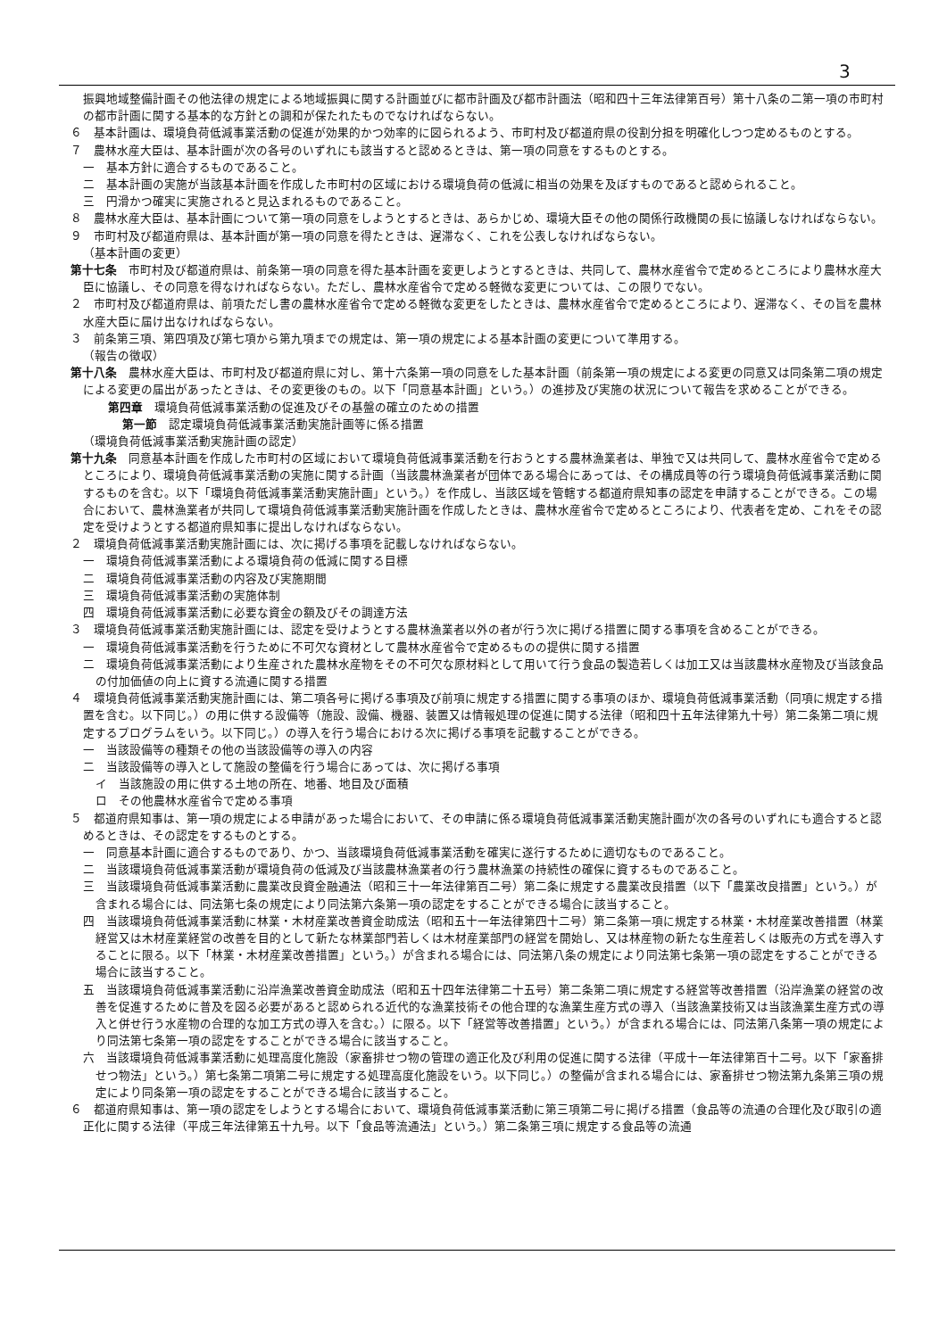3
振興地域整備計画その他法律の規定による地域振興に関する計画並びに都市計画及び都市計画法（昭和四十三年法律第百号）第十八条の二第一項の市町村の都市計画に関する基本的な方針との調和が保たれたものでなければならない。
６　基本計画は、環境負荷低減事業活動の促進が効果的かつ効率的に図られるよう、市町村及び都道府県の役割分担を明確化しつつ定めるものとする。
７　農林水産大臣は、基本計画が次の各号のいずれにも該当すると認めるときは、第一項の同意をするものとする。
一　基本方針に適合するものであること。
二　基本計画の実施が当該基本計画を作成した市町村の区域における環境負荷の低減に相当の効果を及ぼすものであると認められること。
三　円滑かつ確実に実施されると見込まれるものであること。
８　農林水産大臣は、基本計画について第一項の同意をしようとするときは、あらかじめ、環境大臣その他の関係行政機関の長に協議しなければならない。
９　市町村及び都道府県は、基本計画が第一項の同意を得たときは、遅滞なく、これを公表しなければならない。
（基本計画の変更）
第十七条　市町村及び都道府県は、前条第一項の同意を得た基本計画を変更しようとするときは、共同して、農林水産省令で定めるところにより農林水産大臣に協議し、その同意を得なければならない。ただし、農林水産省令で定める軽微な変更については、この限りでない。
２　市町村及び都道府県は、前項ただし書の農林水産省令で定める軽微な変更をしたときは、農林水産省令で定めるところにより、遅滞なく、その旨を農林水産大臣に届け出なければならない。
３　前条第三項、第四項及び第七項から第九項までの規定は、第一項の規定による基本計画の変更について準用する。
（報告の徴収）
第十八条　農林水産大臣は、市町村及び都道府県に対し、第十六条第一項の同意をした基本計画（前条第一項の規定による変更の同意又は同条第二項の規定による変更の届出があったときは、その変更後のもの。以下「同意基本計画」という。）の進捗及び実施の状況について報告を求めることができる。
第四章　環境負荷低減事業活動の促進及びその基盤の確立のための措置
第一節　認定環境負荷低減事業活動実施計画等に係る措置
（環境負荷低減事業活動実施計画の認定）
第十九条　同意基本計画を作成した市町村の区域において環境負荷低減事業活動を行おうとする農林漁業者は、単独で又は共同して、農林水産省令で定めるところにより、環境負荷低減事業活動の実施に関する計画（当該農林漁業者が団体である場合にあっては、その構成員等の行う環境負荷低減事業活動に関するものを含む。以下「環境負荷低減事業活動実施計画」という。）を作成し、当該区域を管轄する都道府県知事の認定を申請することができる。この場合において、農林漁業者が共同して環境負荷低減事業活動実施計画を作成したときは、農林水産省令で定めるところにより、代表者を定め、これをその認定を受けようとする都道府県知事に提出しなければならない。
２　環境負荷低減事業活動実施計画には、次に掲げる事項を記載しなければならない。
一　環境負荷低減事業活動による環境負荷の低減に関する目標
二　環境負荷低減事業活動の内容及び実施期間
三　環境負荷低減事業活動の実施体制
四　環境負荷低減事業活動に必要な資金の額及びその調達方法
３　環境負荷低減事業活動実施計画には、認定を受けようとする農林漁業者以外の者が行う次に掲げる措置に関する事項を含めることができる。
一　環境負荷低減事業活動を行うために不可欠な資材として農林水産省令で定めるものの提供に関する措置
二　環境負荷低減事業活動により生産された農林水産物をその不可欠な原材料として用いて行う食品の製造若しくは加工又は当該農林水産物及び当該食品の付加価値の向上に資する流通に関する措置
４　環境負荷低減事業活動実施計画には、第二項各号に掲げる事項及び前項に規定する措置に関する事項のほか、環境負荷低減事業活動（同項に規定する措置を含む。以下同じ。）の用に供する設備等（施設、設備、機器、装置又は情報処理の促進に関する法律（昭和四十五年法律第九十号）第二条第二項に規定するプログラムをいう。以下同じ。）の導入を行う場合における次に掲げる事項を記載することができる。
一　当該設備等の種類その他の当該設備等の導入の内容
二　当該設備等の導入として施設の整備を行う場合にあっては、次に掲げる事項
イ　当該施設の用に供する土地の所在、地番、地目及び面積
ロ　その他農林水産省令で定める事項
５　都道府県知事は、第一項の規定による申請があった場合において、その申請に係る環境負荷低減事業活動実施計画が次の各号のいずれにも適合すると認めるときは、その認定をするものとする。
一　同意基本計画に適合するものであり、かつ、当該環境負荷低減事業活動を確実に遂行するために適切なものであること。
二　当該環境負荷低減事業活動が環境負荷の低減及び当該農林漁業者の行う農林漁業の持続性の確保に資するものであること。
三　当該環境負荷低減事業活動に農業改良資金融通法（昭和三十一年法律第百二号）第二条に規定する農業改良措置（以下「農業改良措置」という。）が含まれる場合には、同法第七条の規定により同法第六条第一項の認定をすることができる場合に該当すること。
四　当該環境負荷低減事業活動に林業・木材産業改善資金助成法（昭和五十一年法律第四十二号）第二条第一項に規定する林業・木材産業改善措置（林業経営又は木材産業経営の改善を目的として新たな林業部門若しくは木材産業部門の経営を開始し、又は林産物の新たな生産若しくは販売の方式を導入することに限る。以下「林業・木材産業改善措置」という。）が含まれる場合には、同法第八条の規定により同法第七条第一項の認定をすることができる場合に該当すること。
五　当該環境負荷低減事業活動に沿岸漁業改善資金助成法（昭和五十四年法律第二十五号）第二条第二項に規定する経営等改善措置（沿岸漁業の経営の改善を促進するために普及を図る必要があると認められる近代的な漁業技術その他合理的な漁業生産方式の導入（当該漁業技術又は当該漁業生産方式の導入と併せ行う水産物の合理的な加工方式の導入を含む。）に限る。以下「経営等改善措置」という。）が含まれる場合には、同法第八条第一項の規定により同法第七条第一項の認定をすることができる場合に該当すること。
六　当該環境負荷低減事業活動に処理高度化施設（家畜排せつ物の管理の適正化及び利用の促進に関する法律（平成十一年法律第百十二号。以下「家畜排せつ物法」という。）第七条第二項第二号に規定する処理高度化施設をいう。以下同じ。）の整備が含まれる場合には、家畜排せつ物法第九条第三項の規定により同条第一項の認定をすることができる場合に該当すること。
６　都道府県知事は、第一項の認定をしようとする場合において、環境負荷低減事業活動に第三項第二号に掲げる措置（食品等の流通の合理化及び取引の適正化に関する法律（平成三年法律第五十九号。以下「食品等流通法」という。）第二条第三項に規定する食品等の流通